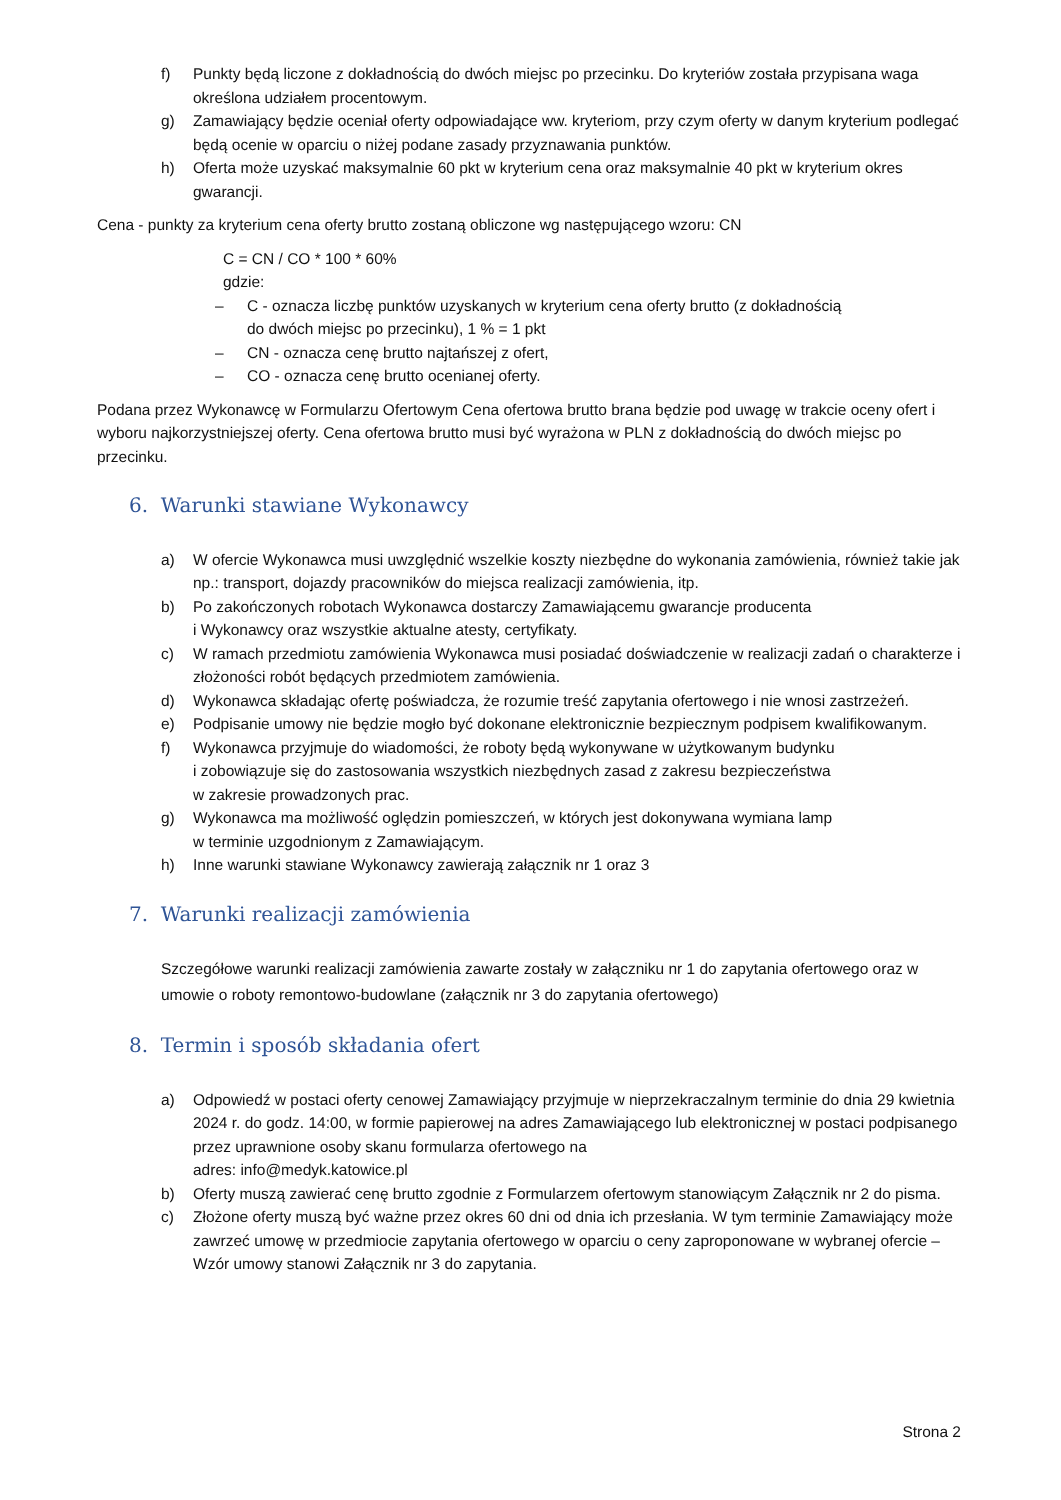f) Punkty będą liczone z dokładnością do dwóch miejsc po przecinku. Do kryteriów została przypisana waga określona udziałem procentowym.
g) Zamawiający będzie oceniał oferty odpowiadające ww. kryteriom, przy czym oferty w danym kryterium podlegać będą ocenie w oparciu o niżej podane zasady przyznawania punktów.
h) Oferta może uzyskać maksymalnie 60 pkt w kryterium cena oraz maksymalnie 40 pkt w kryterium okres gwarancji.
Cena - punkty za kryterium cena oferty brutto zostaną obliczone wg następującego wzoru: CN
C = CN / CO * 100 * 60%
gdzie:
– C - oznacza liczbę punktów uzyskanych w kryterium cena oferty brutto (z dokładnością
do dwóch miejsc po przecinku), 1 % = 1 pkt
– CN - oznacza cenę brutto najtańszej z ofert,
– CO - oznacza cenę brutto ocenianej oferty.
Podana przez Wykonawcę w Formularzu Ofertowym Cena ofertowa brutto brana będzie pod uwagę w trakcie oceny ofert i wyboru najkorzystniejszej oferty. Cena ofertowa brutto musi być wyrażona w PLN z dokładnością do dwóch miejsc po przecinku.
6. Warunki stawiane Wykonawcy
a) W ofercie Wykonawca musi uwzględnić wszelkie koszty niezbędne do wykonania zamówienia, również takie jak np.: transport, dojazdy pracowników do miejsca realizacji zamówienia, itp.
b) Po zakończonych robotach Wykonawca dostarczy Zamawiającemu gwarancje producenta
i Wykonawcy oraz wszystkie aktualne atesty, certyfikaty.
c) W ramach przedmiotu zamówienia Wykonawca musi posiadać doświadczenie w realizacji zadań o charakterze i złożoności robót będących przedmiotem zamówienia.
d) Wykonawca składając ofertę poświadcza, że rozumie treść zapytania ofertowego i nie wnosi zastrzeżeń.
e) Podpisanie umowy nie będzie mogło być dokonane elektronicznie bezpiecznym podpisem kwalifikowanym.
f) Wykonawca przyjmuje do wiadomości, że roboty będą wykonywane w użytkowanym budynku
i zobowiązuje się do zastosowania wszystkich niezbędnych zasad z zakresu bezpieczeństwa
w zakresie prowadzonych prac.
g) Wykonawca ma możliwość oględzin pomieszczeń, w których jest dokonywana wymiana lamp
w terminie uzgodnionym z Zamawiającym.
h) Inne warunki stawiane Wykonawcy zawierają załącznik nr 1 oraz 3
7. Warunki realizacji zamówienia
Szczegółowe warunki realizacji zamówienia zawarte zostały w załączniku nr 1 do zapytania ofertowego oraz w umowie o roboty remontowo-budowlane (załącznik nr 3 do zapytania ofertowego)
8. Termin i sposób składania ofert
a) Odpowiedź w postaci oferty cenowej Zamawiający przyjmuje w nieprzekraczalnym terminie do dnia 29 kwietnia 2024 r. do godz. 14:00, w formie papierowej na adres Zamawiającego lub elektronicznej w postaci podpisanego przez uprawnione osoby skanu formularza ofertowego na
adres: info@medyk.katowice.pl
b) Oferty muszą zawierać cenę brutto zgodnie z Formularzem ofertowym stanowiącym Załącznik nr 2 do pisma.
c) Złożone oferty muszą być ważne przez okres 60 dni od dnia ich przesłania. W tym terminie Zamawiający może zawrzeć umowę w przedmiocie zapytania ofertowego w oparciu o ceny zaproponowane w wybranej ofercie – Wzór umowy stanowi Załącznik nr 3 do zapytania.
Strona 2